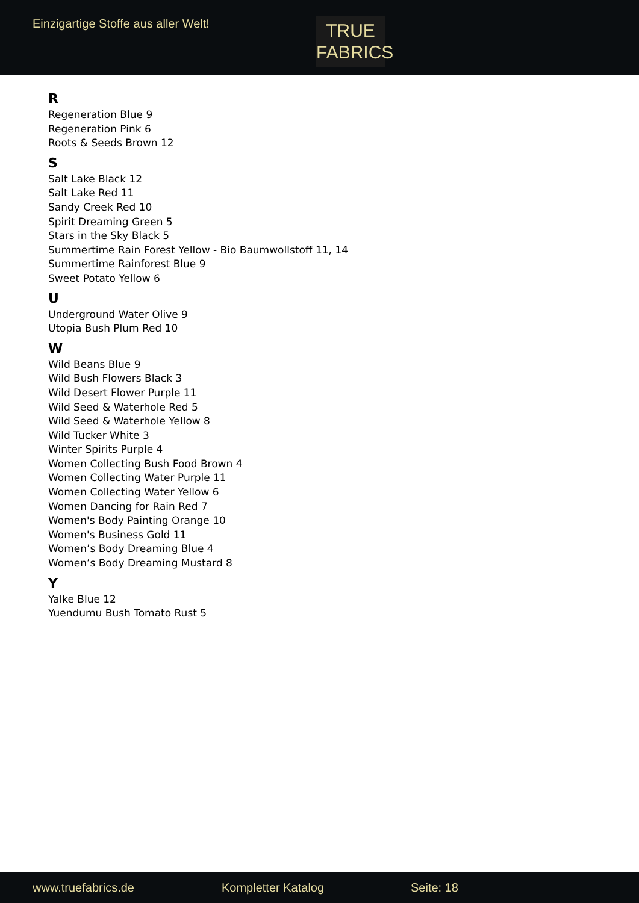Einzigartige Stoffe aus aller Welt!
TRUE
FABRICS
R
Regeneration Blue 9
Regeneration Pink 6
Roots & Seeds Brown 12
S
Salt Lake Black 12
Salt Lake Red 11
Sandy Creek Red 10
Spirit Dreaming Green 5
Stars in the Sky Black 5
Summertime Rain Forest Yellow - Bio Baumwollstoff 11, 14
Summertime Rainforest Blue 9
Sweet Potato Yellow 6
U
Underground Water Olive 9
Utopia Bush Plum Red 10
W
Wild Beans Blue 9
Wild Bush Flowers Black 3
Wild Desert Flower Purple 11
Wild Seed & Waterhole Red 5
Wild Seed & Waterhole Yellow 8
Wild Tucker White 3
Winter Spirits Purple 4
Women Collecting Bush Food Brown 4
Women Collecting Water Purple 11
Women Collecting Water Yellow 6
Women Dancing for Rain Red 7
Women's Body Painting Orange 10
Women's Business Gold 11
Women’s Body Dreaming Blue 4
Women’s Body Dreaming Mustard 8
Y
Yalke Blue 12
Yuendumu Bush Tomato Rust 5
www.truefabrics.de Kompletter Katalog Seite: 18